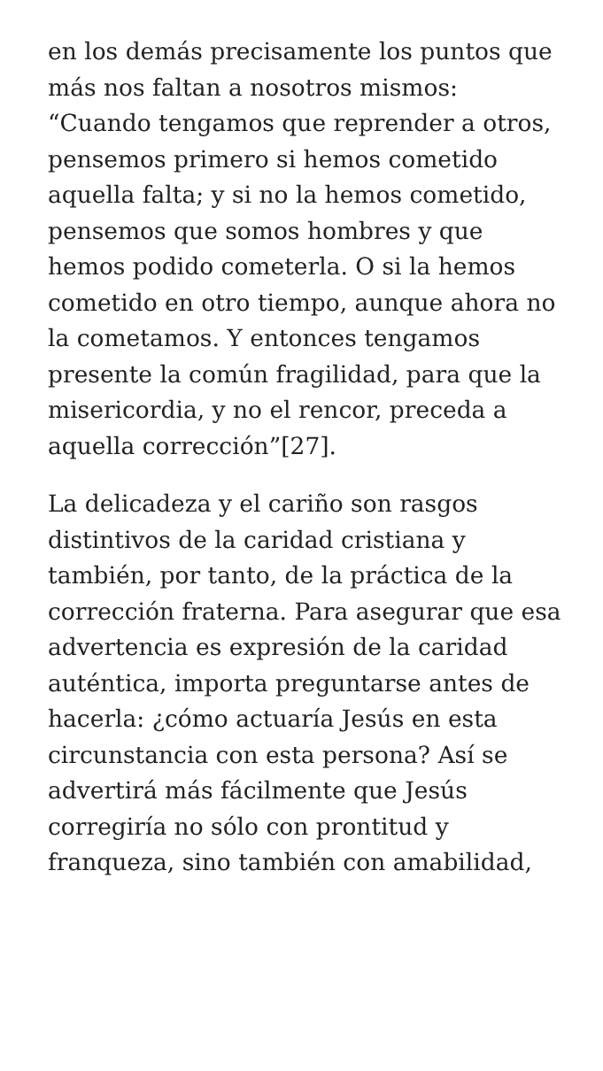en los demás precisamente los puntos que más nos faltan a nosotros mismos: “Cuando tengamos que reprender a otros, pensemos primero si hemos cometido aquella falta; y si no la hemos cometido, pensemos que somos hombres y que hemos podido cometerla. O si la hemos cometido en otro tiempo, aunque ahora no la cometamos. Y entonces tengamos presente la común fragilidad, para que la misericordia, y no el rencor, preceda a aquella corrección”[27].
La delicadeza y el cariño son rasgos distintivos de la caridad cristiana y también, por tanto, de la práctica de la corrección fraterna. Para asegurar que esa advertencia es expresión de la caridad auténtica, importa preguntarse antes de hacerla: ¿cómo actuaría Jesús en esta circunstancia con esta persona? Así se advertirá más fácilmente que Jesús corregiría no sólo con prontitud y franqueza, sino también con amabilidad,